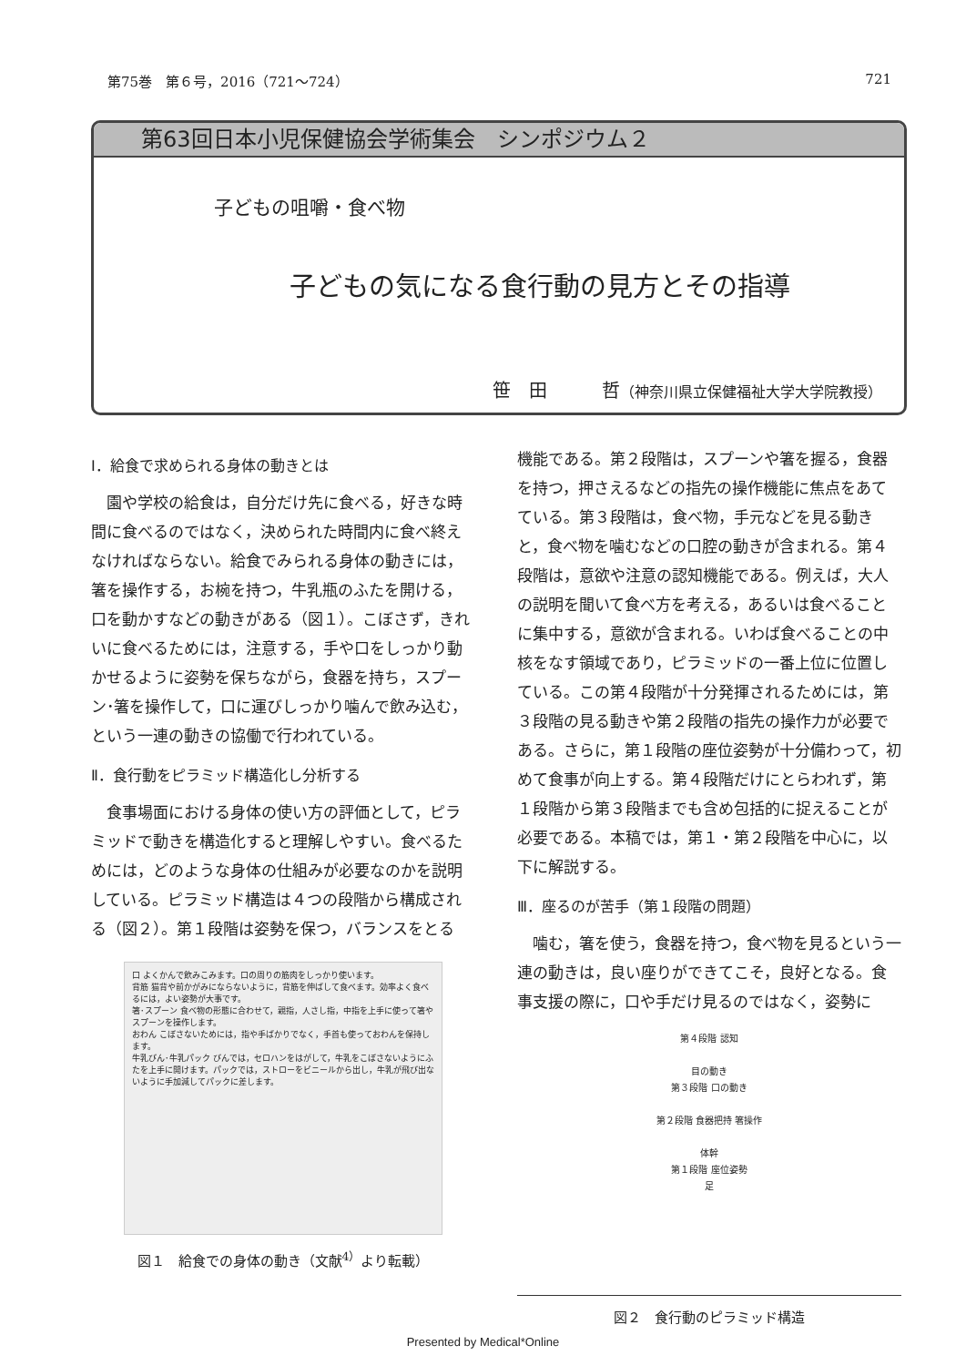第75巻　第６号，2016（721〜724） 721
第63回日本小児保健協会学術集会　シンポジウム２
子どもの咀嚼・食べ物
子どもの気になる食行動の見方とその指導
笹　田　　　哲（神奈川県立保健福祉大学大学院教授）
Ⅰ．給食で求められる身体の動きとは
園や学校の給食は，自分だけ先に食べる，好きな時間に食べるのではなく，決められた時間内に食べ終えなければならない。給食でみられる身体の動きには，箸を操作する，お椀を持つ，牛乳瓶のふたを開ける，口を動かすなどの動きがある（図１）。こぼさず，きれいに食べるためには，注意する，手や口をしっかり動かせるように姿勢を保ちながら，食器を持ち，スプーン･箸を操作して，口に運びしっかり噛んで飲み込む，という一連の動きの協働で行われている。
Ⅱ．食行動をピラミッド構造化し分析する
食事場面における身体の使い方の評価として，ピラミッドで動きを構造化すると理解しやすい。食べるためには，どのような身体の仕組みが必要なのかを説明している。ピラミッド構造は４つの段階から構成される（図２）。第１段階は姿勢を保つ，バランスをとる
口 よくかんで飲みこみます。口の周りの筋肉をしっかり使います。
背筋 猫背や前かがみにならないように，背筋を伸ばして食べます。効率よく食べるには，よい姿勢が大事です。
箸･スプーン 食べ物の形態に合わせて，親指，人さし指，中指を上手に使って箸やスプーンを操作します。
おわん こぼさないためには，指や手ばかりでなく，手首も使っておわんを保持します。
牛乳びん･牛乳パック びんでは，セロハンをはがして，牛乳をこぼさないようにふたを上手に開けます。パックでは，ストローをビニールから出し，牛乳が飛び出ないように手加減してパックに差します。
図１　給食での身体の動き（文献<sup>4）</sup>より転載）
機能である。第２段階は，スプーンや箸を握る，食器を持つ，押さえるなどの指先の操作機能に焦点をあてている。第３段階は，食べ物，手元などを見る動きと，食べ物を噛むなどの口腔の動きが含まれる。第４段階は，意欲や注意の認知機能である。例えば，大人の説明を聞いて食べ方を考える，あるいは食べることに集中する，意欲が含まれる。いわば食べることの中核をなす領域であり，ピラミッドの一番上位に位置している。この第４段階が十分発揮されるためには，第３段階の見る動きや第２段階の指先の操作力が必要である。さらに，第１段階の座位姿勢が十分備わって，初めて食事が向上する。第４段階だけにとらわれず，第１段階から第３段階までも含め包括的に捉えることが必要である。本稿では，第１・第２段階を中心に，以下に解説する。
Ⅲ．座るのが苦手（第１段階の問題）
噛む，箸を使う，食器を持つ，食べ物を見るという一連の動きは，良い座りができてこそ，良好となる。食事支援の際に，口や手だけ見るのではなく，姿勢に
第４段階 認知
目の動き
第３段階 口の動き
第２段階 食器把持 箸操作
体幹
第１段階 座位姿勢
足
図２　食行動のピラミッド構造
Presented by Medical*Online